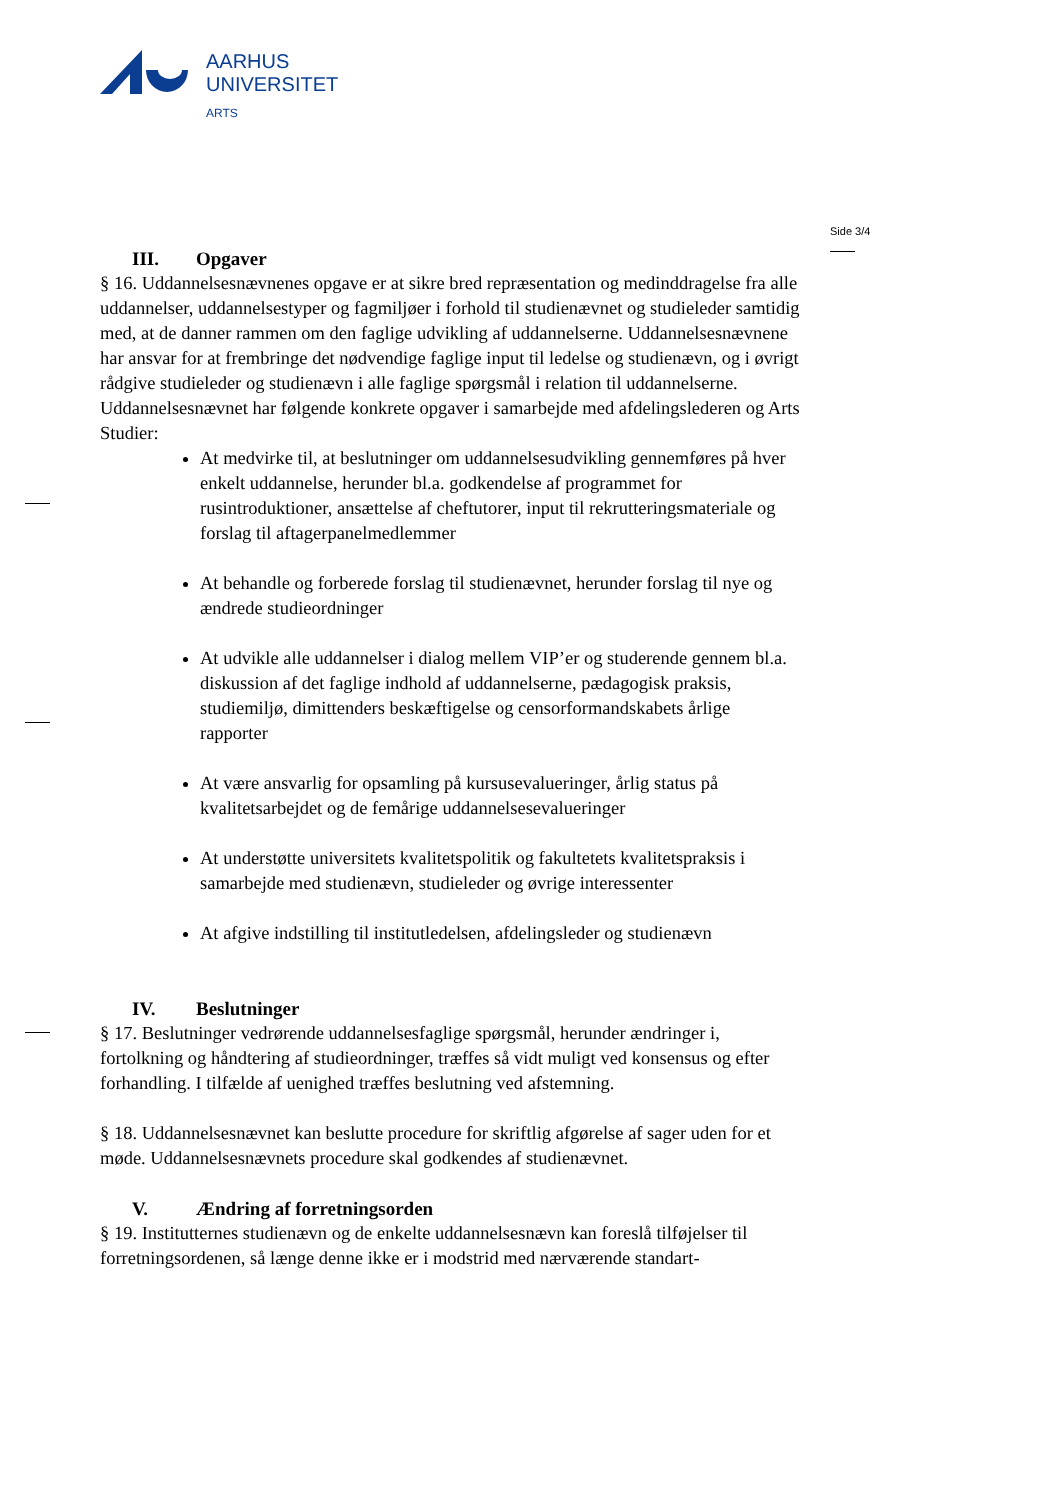AARHUS
UNIVERSITET
ARTS
Side 3/4
III. Opgaver
§ 16. Uddannelsesnævnenes opgave er at sikre bred repræsentation og medinddragelse fra alle uddannelser, uddannelsestyper og fagmiljøer i forhold til studienævnet og studieleder samtidig med, at de danner rammen om den faglige udvikling af uddannelserne. Uddannelsesnævnene har ansvar for at frembringe det nødvendige faglige input til ledelse og studienævn, og i øvrigt rådgive studieleder og studienævn i alle faglige spørgsmål i relation til uddannelserne.
Uddannelsesnævnet har følgende konkrete opgaver i samarbejde med afdelingslederen og Arts Studier:
At medvirke til, at beslutninger om uddannelsesudvikling gennemføres på hver enkelt uddannelse, herunder bl.a. godkendelse af programmet for rusintroduktioner, ansættelse af cheftutorer, input til rekrutteringsmateriale og forslag til aftagerpanelmedlemmer
At behandle og forberede forslag til studienævnet, herunder forslag til nye og ændrede studieordninger
At udvikle alle uddannelser i dialog mellem VIP’er og studerende gennem bl.a. diskussion af det faglige indhold af uddannelserne, pædagogisk praksis, studiemiljø, dimittenders beskæftigelse og censorformandskabets årlige rapporter
At være ansvarlig for opsamling på kursusevalueringer, årlig status på kvalitetsarbejdet og de femårige uddannelsesevalueringer
At understøtte universitets kvalitetspolitik og fakultetets kvalitetspraksis i samarbejde med studienævn, studieleder og øvrige interessenter
At afgive indstilling til institutledelsen, afdelingsleder og studienævn
IV. Beslutninger
§ 17. Beslutninger vedrørende uddannelsesfaglige spørgsmål, herunder ændringer i, fortolkning og håndtering af studieordninger, træffes så vidt muligt ved konsensus og efter forhandling. I tilfælde af uenighed træffes beslutning ved afstemning.
§ 18. Uddannelsesnævnet kan beslutte procedure for skriftlig afgørelse af sager uden for et møde. Uddannelsesnævnets procedure skal godkendes af studienævnet.
V. Ændring af forretningsorden
§ 19. Institutternes studienævn og de enkelte uddannelsesnævn kan foreslå tilføjelser til forretningsordenen, så længe denne ikke er i modstrid med nærværende standart-